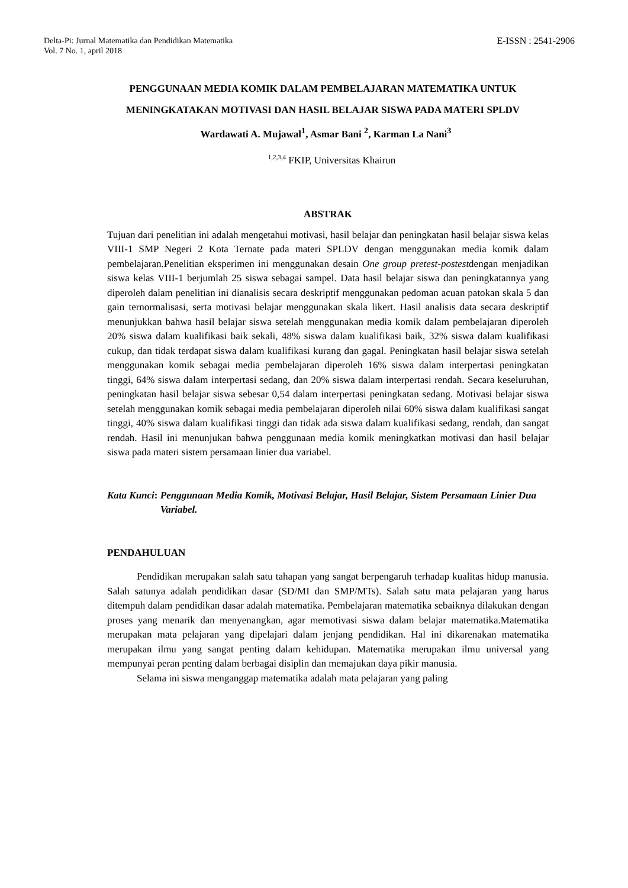Delta-Pi: Jurnal Matematika dan Pendidikan Matematika
Vol. 7 No. 1, april 2018
E-ISSN : 2541-2906
PENGGUNAAN MEDIA KOMIK DALAM PEMBELAJARAN MATEMATIKA UNTUK MENINGKATAKAN MOTIVASI DAN HASIL BELAJAR SISWA PADA MATERI SPLDV
Wardawati A. Mujawal<sup>1</sup>, Asmar Bani <sup>2</sup>, Karman La Nani<sup>3</sup>
<sup>1,2,3,4</sup> FKIP, Universitas Khairun
ABSTRAK
Tujuan dari penelitian ini adalah mengetahui motivasi, hasil belajar dan peningkatan hasil belajar siswa kelas VIII-1 SMP Negeri 2 Kota Ternate pada materi SPLDV dengan menggunakan media komik dalam pembelajaran.Penelitian eksperimen ini menggunakan desain One group pretest-postestdengan menjadikan siswa kelas VIII-1 berjumlah 25 siswa sebagai sampel. Data hasil belajar siswa dan peningkatannya yang diperoleh dalam penelitian ini dianalisis secara deskriptif menggunakan pedoman acuan patokan skala 5 dan gain ternormalisasi, serta motivasi belajar menggunakan skala likert. Hasil analisis data secara deskriptif menunjukkan bahwa hasil belajar siswa setelah menggunakan media komik dalam pembelajaran diperoleh 20% siswa dalam kualifikasi baik sekali, 48% siswa dalam kualifikasi baik, 32% siswa dalam kualifikasi cukup, dan tidak terdapat siswa dalam kualifikasi kurang dan gagal. Peningkatan hasil belajar siswa setelah menggunakan komik sebagai media pembelajaran diperoleh 16% siswa dalam interpertasi peningkatan tinggi, 64% siswa dalam interpertasi sedang, dan 20% siswa dalam interpertasi rendah. Secara keseluruhan, peningkatan hasil belajar siswa sebesar 0,54 dalam interpertasi peningkatan sedang. Motivasi belajar siswa setelah menggunakan komik sebagai media pembelajaran diperoleh nilai 60% siswa dalam kualifikasi sangat tinggi, 40% siswa dalam kualifikasi tinggi dan tidak ada siswa dalam kualifikasi sedang, rendah, dan sangat rendah. Hasil ini menunjukan bahwa penggunaan media komik meningkatkan motivasi dan hasil belajar siswa pada materi sistem persamaan linier dua variabel.
Kata Kunci: Penggunaan Media Komik, Motivasi Belajar, Hasil Belajar, Sistem Persamaan Linier Dua Variabel.
PENDAHULUAN
Pendidikan merupakan salah satu tahapan yang sangat berpengaruh terhadap kualitas hidup manusia. Salah satunya adalah pendidikan dasar (SD/MI dan SMP/MTs). Salah satu mata pelajaran yang harus ditempuh dalam pendidikan dasar adalah matematika. Pembelajaran matematika sebaiknya dilakukan dengan proses yang menarik dan menyenangkan, agar memotivasi siswa dalam belajar matematika.Matematika merupakan mata pelajaran yang dipelajari dalam jenjang pendidikan. Hal ini dikarenakan matematika merupakan ilmu yang sangat penting dalam kehidupan. Matematika merupakan ilmu universal yang mempunyai peran penting dalam berbagai disiplin dan memajukan daya pikir manusia.
Selama ini siswa menganggap matematika adalah mata pelajaran yang paling